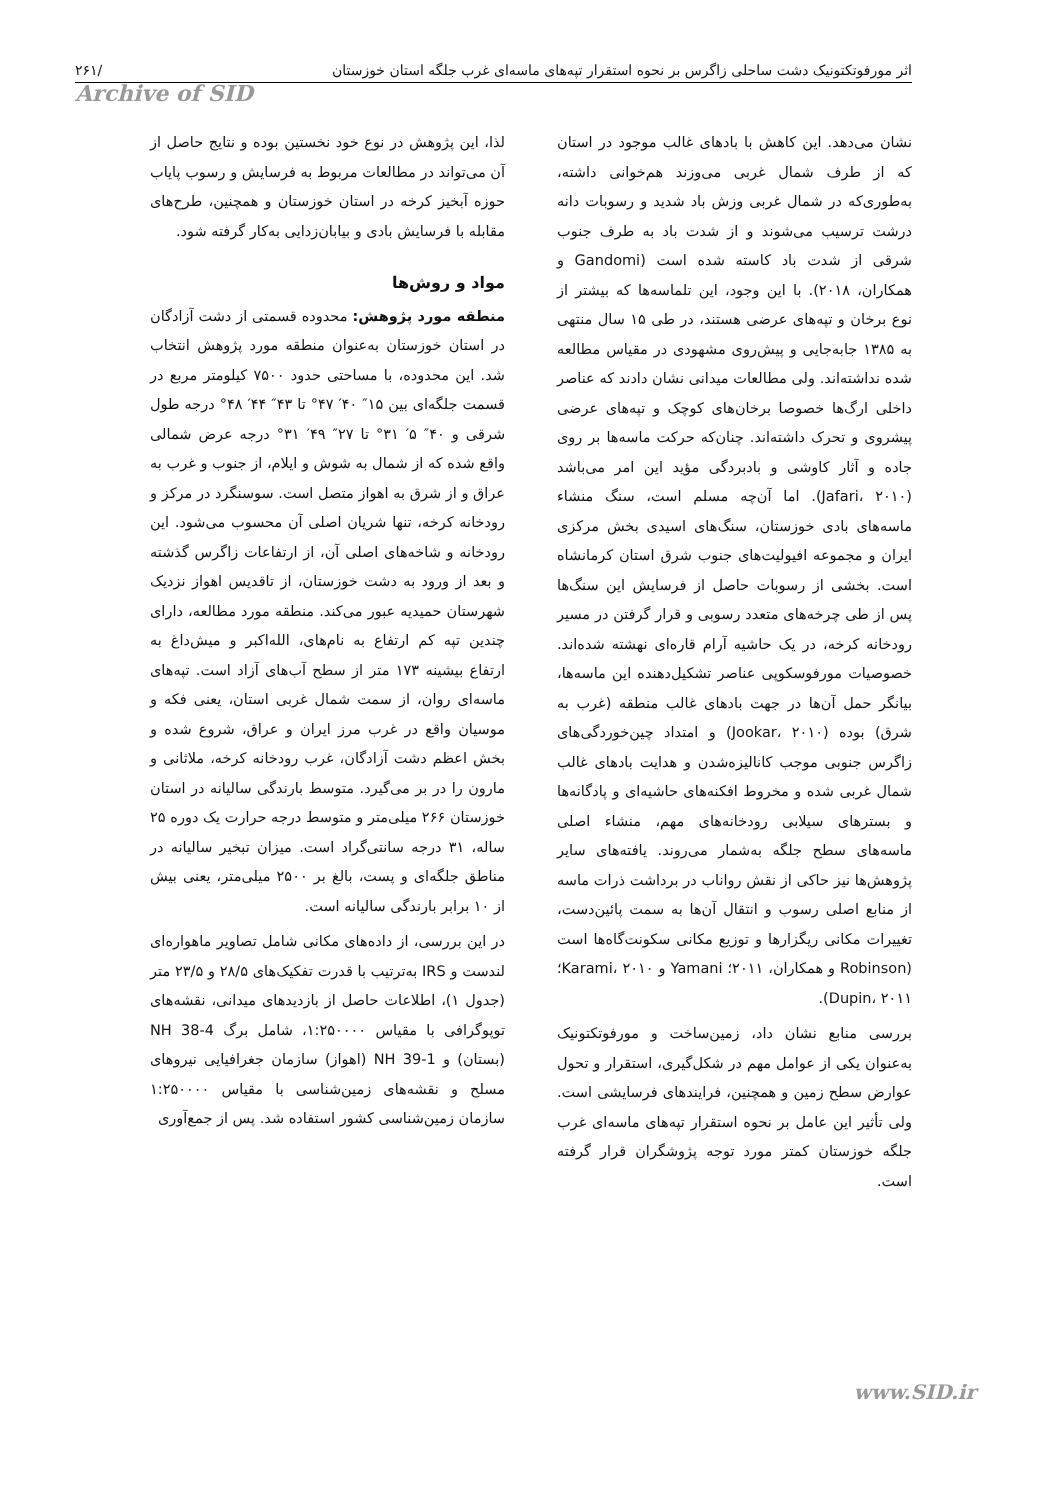۲۶۱/ اثر مورفوتکتونیک دشت ساحلی زاگرس بر نحوه استقرار تپه‌های ماسه‌ای غرب جلگه استان خوزستان
Archive of SID
نشان می‌دهد. این کاهش با بادهای غالب موجود در استان که از طرف شمال غربی می‌وزند هم‌خوانی داشته، به‌طوری‌که در شمال غربی وزش باد شدید و رسوبات دانه درشت ترسیب می‌شوند و از شدت باد به طرف جنوب شرقی از شدت باد کاسته شده است (Gandomi و همکاران، ۲۰۱۸). با این وجود، این تلماسه‌ها که بیشتر از نوع برخان و تپه‌های عرضی هستند، در طی ۱۵ سال منتهی به ۱۳۸۵ جابه‌جایی و پیش‌روی مشهودی در مقیاس مطالعه شده نداشته‌اند. ولی مطالعات میدانی نشان دادند که عناصر داخلی ارگ‌ها خصوصا برخان‌های کوچک و تپه‌های عرضی پیشروی و تحرک داشته‌اند. چنان‌که حرکت ماسه‌ها بر روی جاده و آثار کاوشی و بادبردگی مؤید این امر می‌باشد (Jafari، ۲۰۱۰). اما آن‌چه مسلم است، سنگ منشاء ماسه‌های بادی خوزستان، سنگ‌های اسیدی بخش مرکزی ایران و مجموعه افیولیت‌های جنوب شرق استان کرمانشاه است. بخشی از رسوبات حاصل از فرسایش این سنگ‌ها پس از طی چرخه‌های متعدد رسوبی و قرار گرفتن در مسیر رودخانه کرخه، در یک حاشیه آرام قاره‌ای نهشته شده‌اند. خصوصیات مورفوسکوپی عناصر تشکیل‌دهنده این ماسه‌ها، بیانگر حمل آن‌ها در جهت بادهای غالب منطقه (غرب به شرق) بوده (Jookar، ۲۰۱۰) و امتداد چین‌خوردگی‌های زاگرس جنوبی موجب کانالیزه‌شدن و هدایت بادهای غالب شمال غربی شده و مخروط افکنه‌های حاشیه‌ای و پادگانه‌ها و بسترهای سیلابی رودخانه‌های مهم، منشاء اصلی ماسه‌های سطح جلگه به‌شمار می‌روند. یافته‌های سایر پژوهش‌ها نیز حاکی از نقش رواناب در برداشت ذرات ماسه از منابع اصلی رسوب و انتقال آن‌ها به سمت پائین‌دست، تغییرات مکانی ریگزارها و توزیع مکانی سکونت‌گاه‌ها است (Robinson و همکاران، ۲۰۱۱؛ Yamani و Karami، ۲۰۱۰؛ Dupin، ۲۰۱۱).
بررسی منابع نشان داد، زمین‌ساخت و مورفوتکتونیک به‌عنوان یکی از عوامل مهم در شکل‌گیری، استقرار و تحول عوارض سطح زمین و همچنین، فرایندهای فرسایشی است. ولی تأثیر این عامل بر نحوه استقرار تپه‌های ماسه‌ای غرب جلگه خوزستان کمتر مورد توجه پژوشگران قرار گرفته است.
لذا، این پژوهش در نوع خود نخستین بوده و نتایج حاصل از آن می‌تواند در مطالعات مربوط به فرسایش و رسوب پایاب حوزه آبخیز کرخه در استان خوزستان و همچنین، طرح‌های مقابله با فرسایش بادی و بیابان‌زدایی به‌کار گرفته شود.
مواد و روش‌ها
منطقه مورد پژوهش: محدوده قسمتی از دشت آزادگان در استان خوزستان به‌عنوان منطقه مورد پژوهش انتخاب شد. این محدوده، با مساحتی حدود ۷۵۰۰ کیلومتر مربع در قسمت جلگه‌ای بین ۱۵″ ۴۰′ ۴۷° تا ۴۳″ ۴۴′ ۴۸° درجه طول شرقی و ۴۰″ ۵′ ۳۱° تا ۲۷″ ۴۹′ ۳۱° درجه عرض شمالی واقع شده که از شمال به شوش و ایلام، از جنوب و غرب به عراق و از شرق به اهواز متصل است. سوسنگرد در مرکز و رودخانه کرخه، تنها شریان اصلی آن محسوب می‌شود. این رودخانه و شاخه‌های اصلی آن، از ارتفاعات زاگرس گذشته و بعد از ورود به دشت خوزستان، از تاقدیس اهواز نزدیک شهرستان حمیدیه عبور می‌کند. منطقه مورد مطالعه، دارای چندین تپه کم ارتفاع به نام‌های، الله‌اکبر و میش‌داغ به ارتفاع بیشینه ۱۷۳ متر از سطح آب‌های آزاد است. تپه‌های ماسه‌ای روان، از سمت شمال غربی استان، یعنی فکه و موسیان واقع در غرب مرز ایران و عراق، شروع شده و بخش اعظم دشت آزادگان، غرب رودخانه کرخه، ملاثانی و مارون را در بر می‌گیرد. متوسط بارندگی سالیانه در استان خوزستان ۲۶۶ میلی‌متر و متوسط درجه حرارت یک دوره ۲۵ ساله، ۳۱ درجه سانتی‌گراد است. میزان تبخیر سالیانه در مناطق جلگه‌ای و پست، بالغ بر ۲۵۰۰ میلی‌متر، یعنی بیش از ۱۰ برابر بارندگی سالیانه است.
در این بررسی، از داده‌های مکانی شامل تصاویر ماهواره‌ای لندست و IRS به‌ترتیب با قدرت تفکیک‌های ۲۸/۵ و ۲۳/۵ متر (جدول ۱)، اطلاعات حاصل از بازدیدهای میدانی، نقشه‌های توپوگرافی با مقیاس ۱:۲۵۰۰۰۰، شامل برگ NH 38-4 (بستان) و NH 39-1 (اهواز) سازمان جغرافیایی نیروهای مسلح و نقشه‌های زمین‌شناسی با مقیاس ۱:۲۵۰۰۰۰ سازمان زمین‌شناسی کشور استفاده شد. پس از جمع‌آوری
www.SID.ir